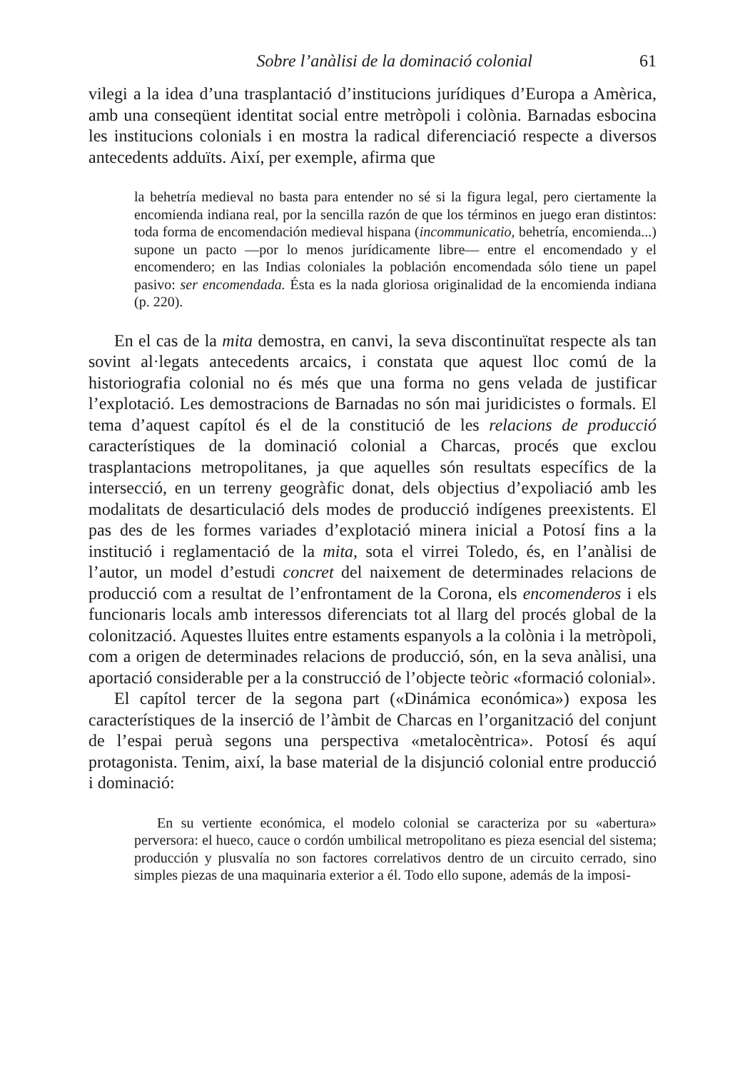Sobre l’anàlisi de la dominació colonial 61
vilegi a la idea d’una trasplantació d’institucions jurídiques d’Europa a Amèrica, amb una conseqüent identitat social entre metròpoli i colònia. Barnadas esbocina les institucions colonials i en mostra la radical diferenciació respecte a diversos antecedents adduïts. Així, per exemple, afirma que
la behetría medieval no basta para entender no sé si la figura legal, pero ciertamente la encomienda indiana real, por la sencilla razón de que los términos en juego eran distintos: toda forma de encomendación medieval hispana (incommunicatio, behetría, encomienda...) supone un pacto —por lo menos jurídicamente libre— entre el encomendado y el encomendero; en las Indias coloniales la población encomendada sólo tiene un papel pasivo: ser encomendada. Ésta es la nada gloriosa originalidad de la encomienda indiana (p. 220).
En el cas de la mita demostra, en canvi, la seva discontinuïtat respecte als tan sovint al·legats antecedents arcaics, i constata que aquest lloc comú de la historiografia colonial no és més que una forma no gens velada de justificar l’explotació. Les demostracions de Barnadas no són mai juridicistes o formals. El tema d’aquest capítol és el de la constitució de les relacions de producció característiques de la dominació colonial a Charcas, procés que exclou trasplantacions metropolitanes, ja que aquelles són resultats específics de la intersecció, en un terreny geogràfic donat, dels objectius d’expoliació amb les modalitats de desarticulació dels modes de producció indígenes preexistents. El pas des de les formes variades d’explotació minera inicial a Potosí fins a la institució i reglamentació de la mita, sota el virrei Toledo, és, en l’anàlisi de l’autor, un model d’estudi concret del naixement de determinades relacions de producció com a resultat de l’enfrontament de la Corona, els encomenderos i els funcionaris locals amb interessos diferenciats tot al llarg del procés global de la colonització. Aquestes lluites entre estaments espanyols a la colònia i la metròpoli, com a origen de determinades relacions de producció, són, en la seva anàlisi, una aportació considerable per a la construcció de l’objecte teòric «formació colonial».
El capítol tercer de la segona part («Dinámica económica») exposa les característiques de la inserció de l’àmbit de Charcas en l’organització del conjunt de l’espai peruà segons una perspectiva «metalocèntrica». Potosí és aquí protagonista. Tenim, així, la base material de la disjunció colonial entre producció i dominació:
En su vertiente económica, el modelo colonial se caracteriza por su «abertura» perversora: el hueco, cauce o cordón umbilical metropolitano es pieza esencial del sistema; producción y plusvalía no son factores correlativos dentro de un circuito cerrado, sino simples piezas de una maquinaria exterior a él. Todo ello supone, además de la imposi-